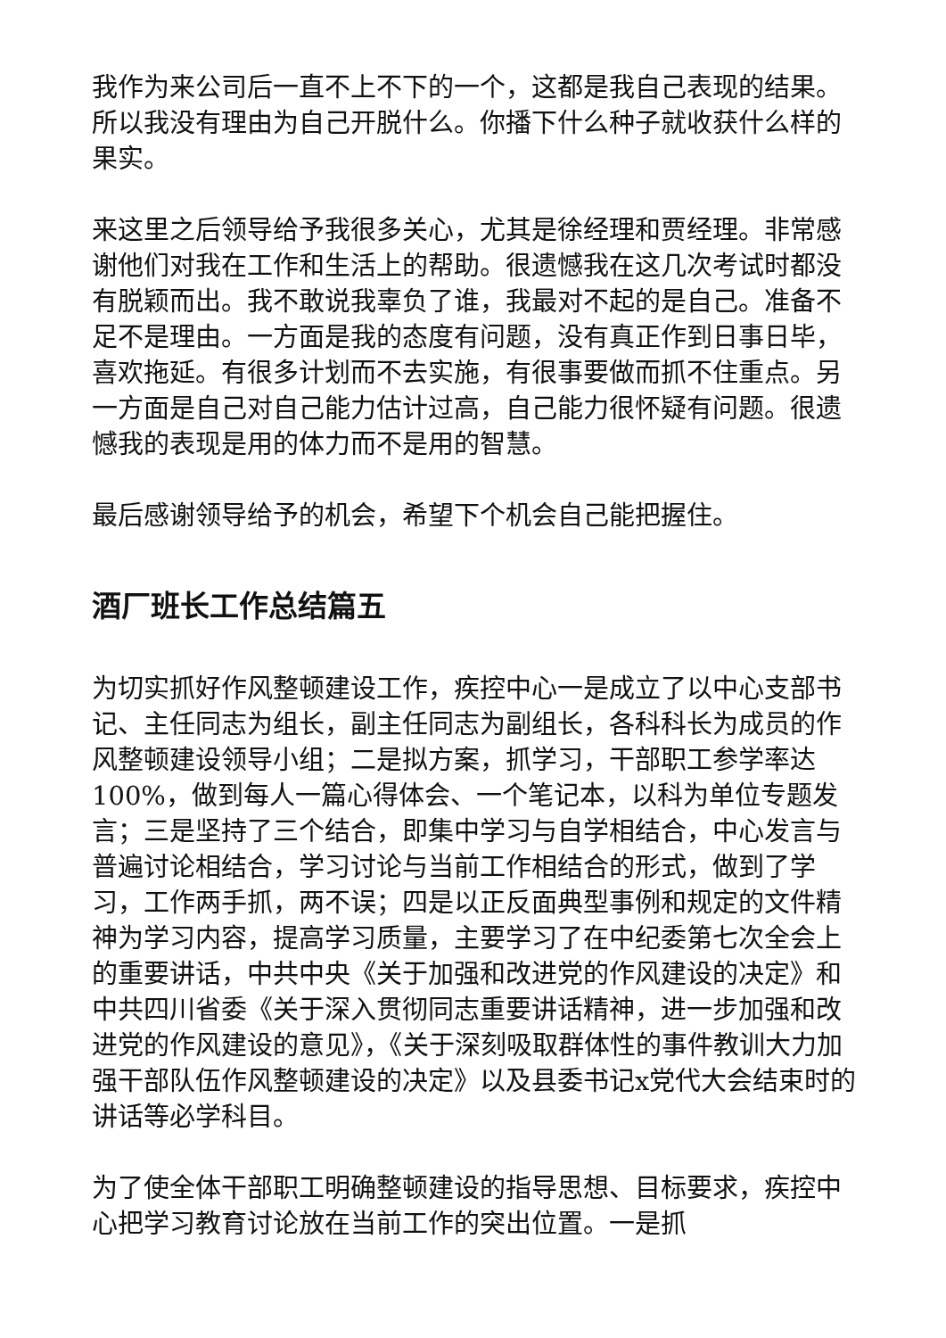我作为来公司后一直不上不下的一个，这都是我自己表现的结果。所以我没有理由为自己开脱什么。你播下什么种子就收获什么样的果实。
来这里之后领导给予我很多关心，尤其是徐经理和贾经理。非常感谢他们对我在工作和生活上的帮助。很遗憾我在这几次考试时都没有脱颖而出。我不敢说我辜负了谁，我最对不起的是自己。准备不足不是理由。一方面是我的态度有问题，没有真正作到日事日毕，喜欢拖延。有很多计划而不去实施，有很事要做而抓不住重点。另一方面是自己对自己能力估计过高，自己能力很怀疑有问题。很遗憾我的表现是用的体力而不是用的智慧。
最后感谢领导给予的机会，希望下个机会自己能把握住。
酒厂班长工作总结篇五
为切实抓好作风整顿建设工作，疾控中心一是成立了以中心支部书记、主任同志为组长，副主任同志为副组长，各科科长为成员的作风整顿建设领导小组；二是拟方案，抓学习，干部职工参学率达100%，做到每人一篇心得体会、一个笔记本，以科为单位专题发言；三是坚持了三个结合，即集中学习与自学相结合，中心发言与普遍讨论相结合，学习讨论与当前工作相结合的形式，做到了学习，工作两手抓，两不误；四是以正反面典型事例和规定的文件精神为学习内容，提高学习质量，主要学习了在中纪委第七次全会上的重要讲话，中共中央《关于加强和改进党的作风建设的决定》和中共四川省委《关于深入贯彻同志重要讲话精神，进一步加强和改进党的作风建设的意见》，《关于深刻吸取群体性的事件教训大力加强干部队伍作风整顿建设的决定》以及县委书记x党代大会结束时的讲话等必学科目。
为了使全体干部职工明确整顿建设的指导思想、目标要求，疾控中心把学习教育讨论放在当前工作的突出位置。一是抓